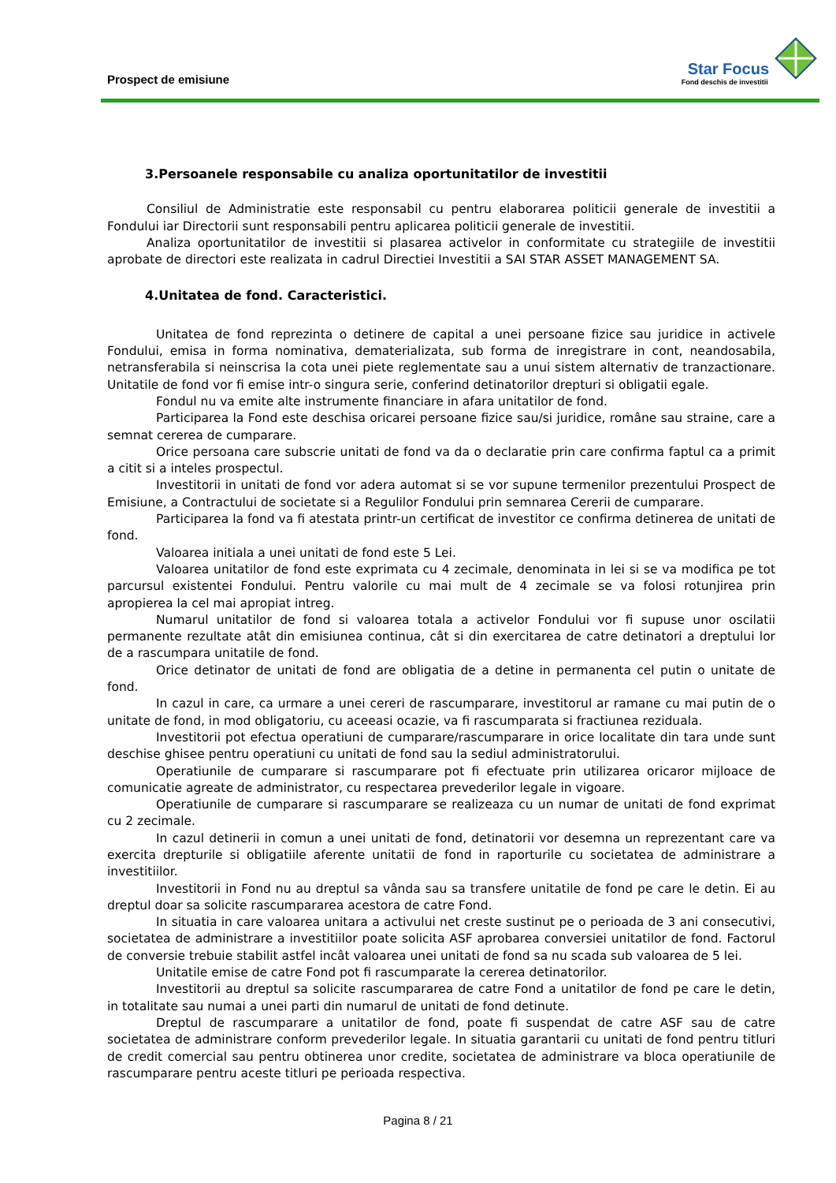Prospect de emisiune
Star Focus
Fond deschis de investitii
3.Persoanele responsabile cu analiza oportunitatilor de investitii
Consiliul de Administratie este responsabil cu pentru elaborarea politicii generale de investitii a Fondului iar Directorii sunt responsabili pentru aplicarea politicii generale de investitii.
Analiza oportunitatilor de investitii si plasarea activelor in conformitate cu strategiile de investitii aprobate de directori este realizata in cadrul Directiei Investitii a SAI STAR ASSET MANAGEMENT SA.
4.Unitatea de fond. Caracteristici.
Unitatea de fond reprezinta o detinere de capital a unei persoane fizice sau juridice in activele Fondului, emisa in forma nominativa, dematerializata, sub forma de inregistrare in cont, neandosabila, netransferabila si neinscrisa la cota unei piete reglementate sau a unui sistem alternativ de tranzactionare. Unitatile de fond vor fi emise intr-o singura serie, conferind detinatorilor drepturi si obligatii egale.
Fondul nu va emite alte instrumente financiare in afara unitatilor de fond.
Participarea la Fond este deschisa oricarei persoane fizice sau/si juridice, române sau straine, care a semnat cererea de cumparare.
Orice persoana care subscrie unitati de fond va da o declaratie prin care confirma faptul ca a primit a citit si a inteles prospectul.
Investitorii in unitati de fond vor adera automat si se vor supune termenilor prezentului Prospect de Emisiune, a Contractului de societate si a Regulilor Fondului prin semnarea Cererii de cumparare.
Participarea la fond va fi atestata printr-un certificat de investitor ce confirma detinerea de unitati de fond.
Valoarea initiala a unei unitati de fond este 5 Lei.
Valoarea unitatilor de fond este exprimata cu 4 zecimale, denominata in lei si se va modifica pe tot parcursul existentei Fondului. Pentru valorile cu mai mult de 4 zecimale se va folosi rotunjirea prin apropierea la cel mai apropiat intreg.
Numarul unitatilor de fond si valoarea totala a activelor Fondului vor fi supuse unor oscilatii permanente rezultate atât din emisiunea continua, cât si din exercitarea de catre detinatori a dreptului lor de a rascumpara unitatile de fond.
Orice detinator de unitati de fond are obligatia de a detine in permanenta cel putin o unitate de fond.
In cazul in care, ca urmare a unei cereri de rascumparare, investitorul ar ramane cu mai putin de o unitate de fond, in mod obligatoriu, cu aceeasi ocazie, va fi rascumparata si fractiunea reziduala.
Investitorii pot efectua operatiuni de cumparare/rascumparare in orice localitate din tara unde sunt deschise ghisee pentru operatiuni cu unitati de fond sau la sediul administratorului.
Operatiunile de cumparare si rascumparare pot fi efectuate prin utilizarea oricaror mijloace de comunicatie agreate de administrator, cu respectarea prevederilor legale in vigoare.
Operatiunile de cumparare si rascumparare se realizeaza cu un numar de unitati de fond exprimat cu 2 zecimale.
In cazul detinerii in comun a unei unitati de fond, detinatorii vor desemna un reprezentant care va exercita drepturile si obligatiile aferente unitatii de fond in raporturile cu societatea de administrare a investitiilor.
Investitorii in Fond nu au dreptul sa vânda sau sa transfere unitatile de fond pe care le detin. Ei au dreptul doar sa solicite rascumpararea acestora de catre Fond.
In situatia in care valoarea unitara a activului net creste sustinut pe o perioada de 3 ani consecutivi, societatea de administrare a investitiilor poate solicita ASF aprobarea conversiei unitatilor de fond. Factorul de conversie trebuie stabilit astfel incât valoarea unei unitati de fond sa nu scada sub valoarea de 5 lei.
Unitatile emise de catre Fond pot fi rascumparate la cererea detinatorilor.
Investitorii au dreptul sa solicite rascumpararea de catre Fond a unitatilor de fond pe care le detin, in totalitate sau numai a unei parti din numarul de unitati de fond detinute.
Dreptul de rascumparare a unitatilor de fond, poate fi suspendat de catre ASF sau de catre societatea de administrare conform prevederilor legale. In situatia garantarii cu unitati de fond pentru titluri de credit comercial sau pentru obtinerea unor credite, societatea de administrare va bloca operatiunile de rascumparare pentru aceste titluri pe perioada respectiva.
Pagina 8 / 21